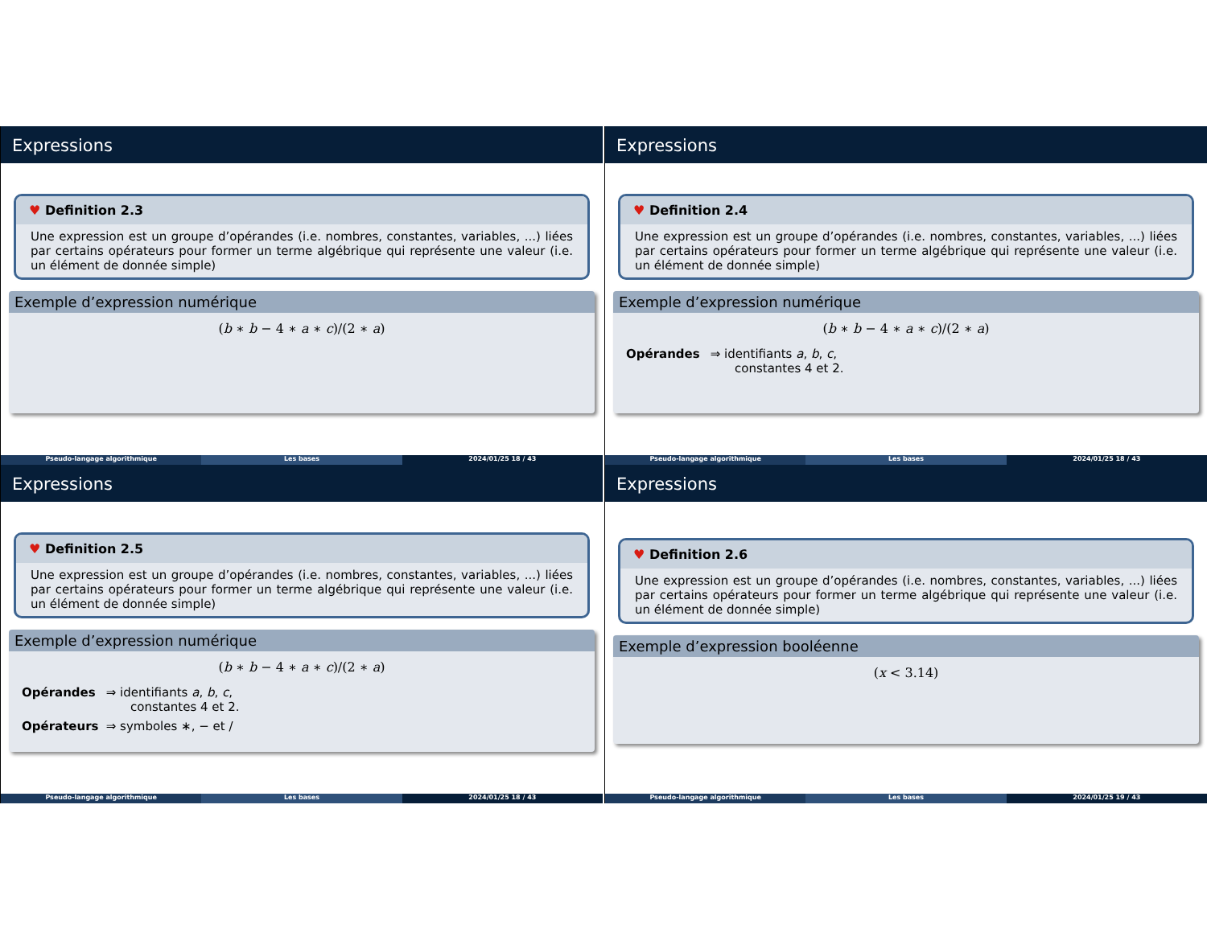Expressions
♥ Definition 2.3
Une expression est un groupe d’opérandes (i.e. nombres, constantes, variables, ...) liées par certains opérateurs pour former un terme algébrique qui représente une valeur (i.e. un élément de donnée simple)
Exemple d’expression numérique
(b ∗ b − 4 ∗ a ∗ c)/(2 ∗ a)
Pseudo-langage algorithmique Les bases 2024/01/25 18 / 43
Expressions
♥ Definition 2.4
Une expression est un groupe d’opérandes (i.e. nombres, constantes, variables, ...) liées par certains opérateurs pour former un terme algébrique qui représente une valeur (i.e. un élément de donnée simple)
Exemple d’expression numérique
(b ∗ b − 4 ∗ a ∗ c)/(2 ∗ a)
Opérandes ⇒ identifiants a, b, c,
constantes 4 et 2.
Pseudo-langage algorithmique Les bases 2024/01/25 18 / 43
Expressions
♥ Definition 2.5
Une expression est un groupe d’opérandes (i.e. nombres, constantes, variables, ...) liées par certains opérateurs pour former un terme algébrique qui représente une valeur (i.e. un élément de donnée simple)
Exemple d’expression numérique
(b ∗ b − 4 ∗ a ∗ c)/(2 ∗ a)
Opérandes ⇒ identifiants a, b, c,
constantes 4 et 2.
Opérateurs ⇒ symboles ∗, − et /
Pseudo-langage algorithmique Les bases 2024/01/25 18 / 43
Expressions
♥ Definition 2.6
Une expression est un groupe d’opérandes (i.e. nombres, constantes, variables, ...) liées par certains opérateurs pour former un terme algébrique qui représente une valeur (i.e. un élément de donnée simple)
Exemple d’expression booléenne
(x < 3.14)
Pseudo-langage algorithmique Les bases 2024/01/25 19 / 43